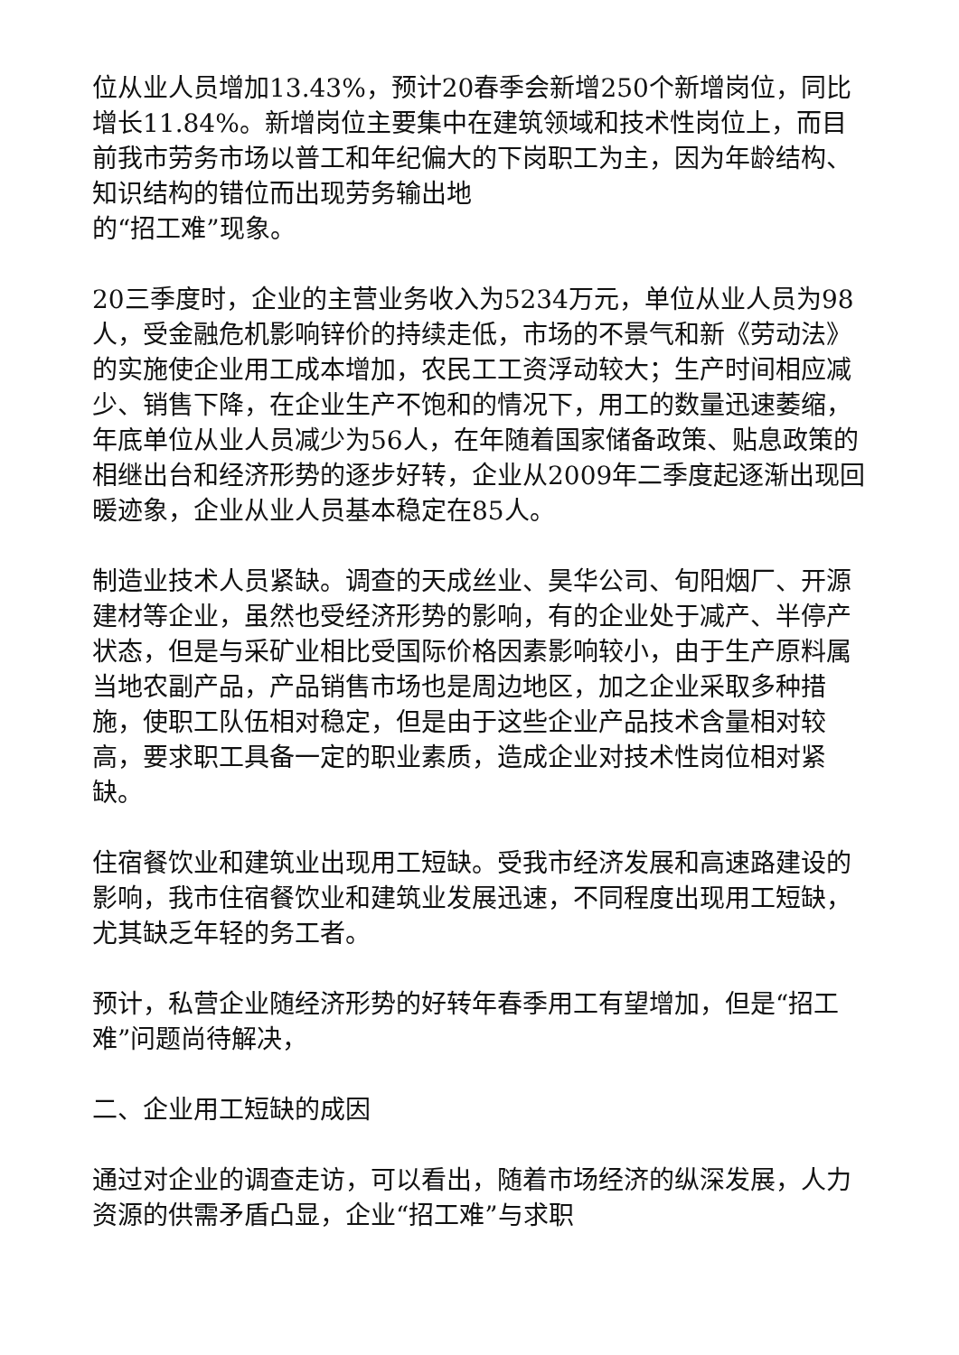位从业人员增加13.43%，预计20春季会新增250个新增岗位，同比增长11.84%。新增岗位主要集中在建筑领域和技术性岗位上，而目前我市劳务市场以普工和年纪偏大的下岗职工为主，因为年龄结构、知识结构的错位而出现劳务输出地
的“招工难”现象。
20三季度时，企业的主营业务收入为5234万元，单位从业人员为98人，受金融危机影响锌价的持续走低，市场的不景气和新《劳动法》的实施使企业用工成本增加，农民工工资浮动较大；生产时间相应减少、销售下降，在企业生产不饱和的情况下，用工的数量迅速萎缩，年底单位从业人员减少为56人，在年随着国家储备政策、贴息政策的相继出台和经济形势的逐步好转，企业从2009年二季度起逐渐出现回暖迹象，企业从业人员基本稳定在85人。
制造业技术人员紧缺。调查的天成丝业、昊华公司、旬阳烟厂、开源建材等企业，虽然也受经济形势的影响，有的企业处于减产、半停产状态，但是与采矿业相比受国际价格因素影响较小，由于生产原料属当地农副产品，产品销售市场也是周边地区，加之企业采取多种措施，使职工队伍相对稳定，但是由于这些企业产品技术含量相对较高，要求职工具备一定的职业素质，造成企业对技术性岗位相对紧缺。
住宿餐饮业和建筑业出现用工短缺。受我市经济发展和高速路建设的影响，我市住宿餐饮业和建筑业发展迅速，不同程度出现用工短缺，尤其缺乏年轻的务工者。
预计，私营企业随经济形势的好转年春季用工有望增加，但是“招工难”问题尚待解决，
二、企业用工短缺的成因
通过对企业的调查走访，可以看出，随着市场经济的纵深发展，人力资源的供需矛盾凸显，企业“招工难”与求职